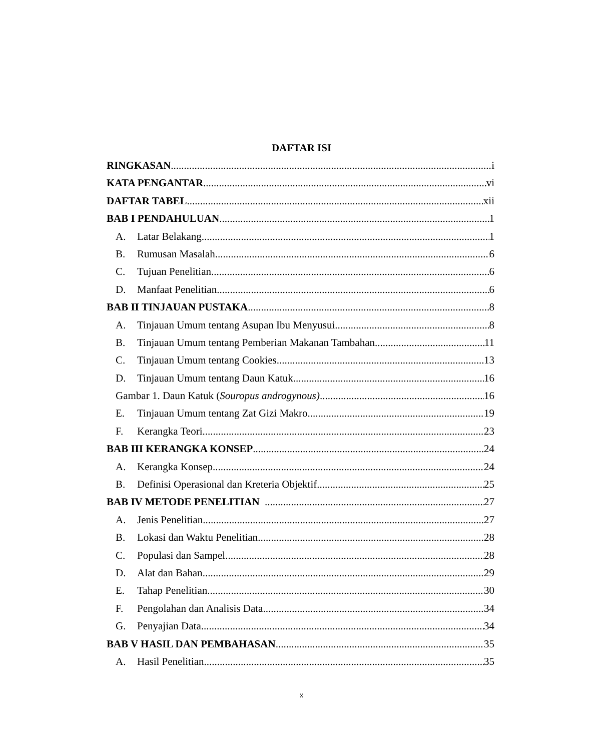DAFTAR ISI
RINGKASAN i
KATA PENGANTAR vi
DAFTAR TABEL xii
BAB I PENDAHULUAN 1
A. Latar Belakang 1
B. Rumusan Masalah 6
C. Tujuan Penelitian 6
D. Manfaat Penelitian 6
BAB II TINJAUAN PUSTAKA 8
A. Tinjauan Umum tentang Asupan Ibu Menyusui 8
B. Tinjauan Umum tentang Pemberian Makanan Tambahan 11
C. Tinjauan Umum tentang Cookies 13
D. Tinjauan Umum tentang Daun Katuk 16
Gambar 1. Daun Katuk (Souropus androgynous) 16
E. Tinjauan Umum tentang Zat Gizi Makro 19
F. Kerangka Teori 23
BAB III KERANGKA KONSEP 24
A. Kerangka Konsep 24
B. Definisi Operasional dan Kreteria Objektif 25
BAB IV METODE PENELITIAN 27
A. Jenis Penelitian 27
B. Lokasi dan Waktu Penelitian 28
C. Populasi dan Sampel 28
D. Alat dan Bahan 29
E. Tahap Penelitian 30
F. Pengolahan dan Analisis Data 34
G. Penyajian Data 34
BAB V HASIL DAN PEMBAHASAN 35
A. Hasil Penelitian 35
x